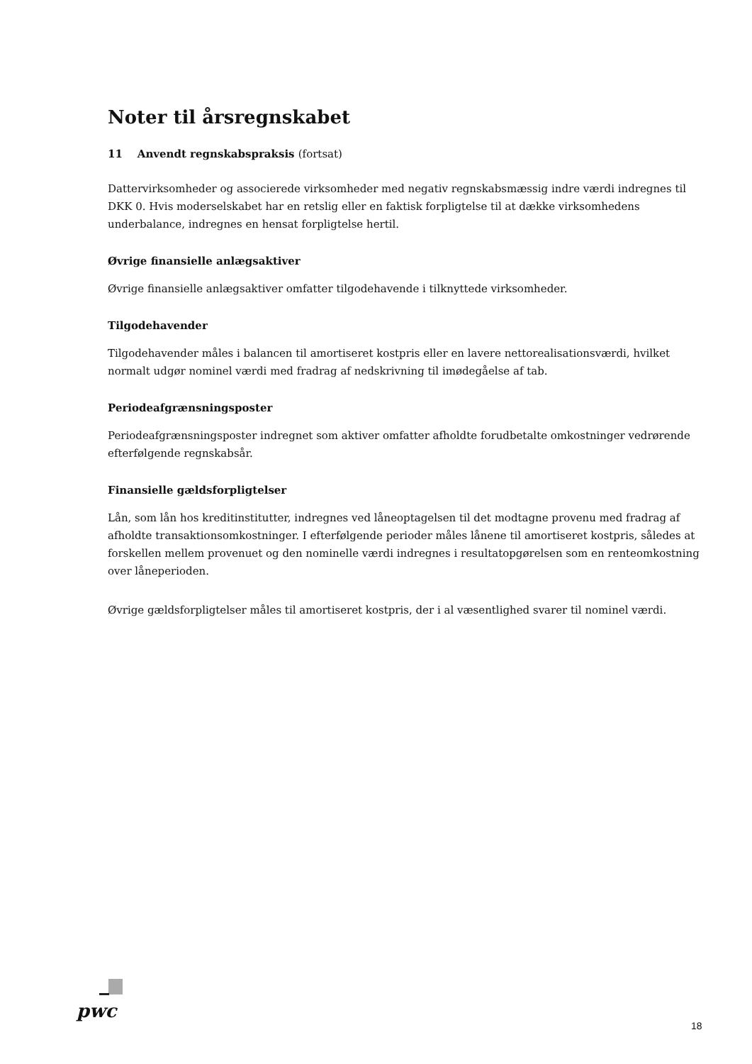Noter til årsregnskabet
11 Anvendt regnskabspraksis (fortsat)
Dattervirksomheder og associerede virksomheder med negativ regnskabsmæssig indre værdi indregnes til DKK 0. Hvis moderselskabet har en retslig eller en faktisk forpligtelse til at dække virksomhedens underbalance, indregnes en hensat forpligtelse hertil.
Øvrige finansielle anlægsaktiver
Øvrige finansielle anlægsaktiver omfatter tilgodehavende i tilknyttede virksomheder.
Tilgodehavender
Tilgodehavender måles i balancen til amortiseret kostpris eller en lavere nettorealisationsværdi, hvilket normalt udgør nominel værdi med fradrag af nedskrivning til imødegåelse af tab.
Periodeafgrænsningsposter
Periodeafgrænsningsposter indregnet som aktiver omfatter afholdte forudbetalte omkostninger vedrørende efterfølgende regnskabsår.
Finansielle gældsforpligtelser
Lån, som lån hos kreditinstitutter, indregnes ved låneoptagelsen til det modtagne provenu med fradrag af afholdte transaktionsomkostninger. I efterfølgende perioder måles lånene til amortiseret kostpris, således at forskellen mellem provenuet og den nominelle værdi indregnes i resultatopgørelsen som en renteomkostning over låneperioden.
Øvrige gældsforpligtelser måles til amortiseret kostpris, der i al væsentlighed svarer til nominel værdi.
pwc
18